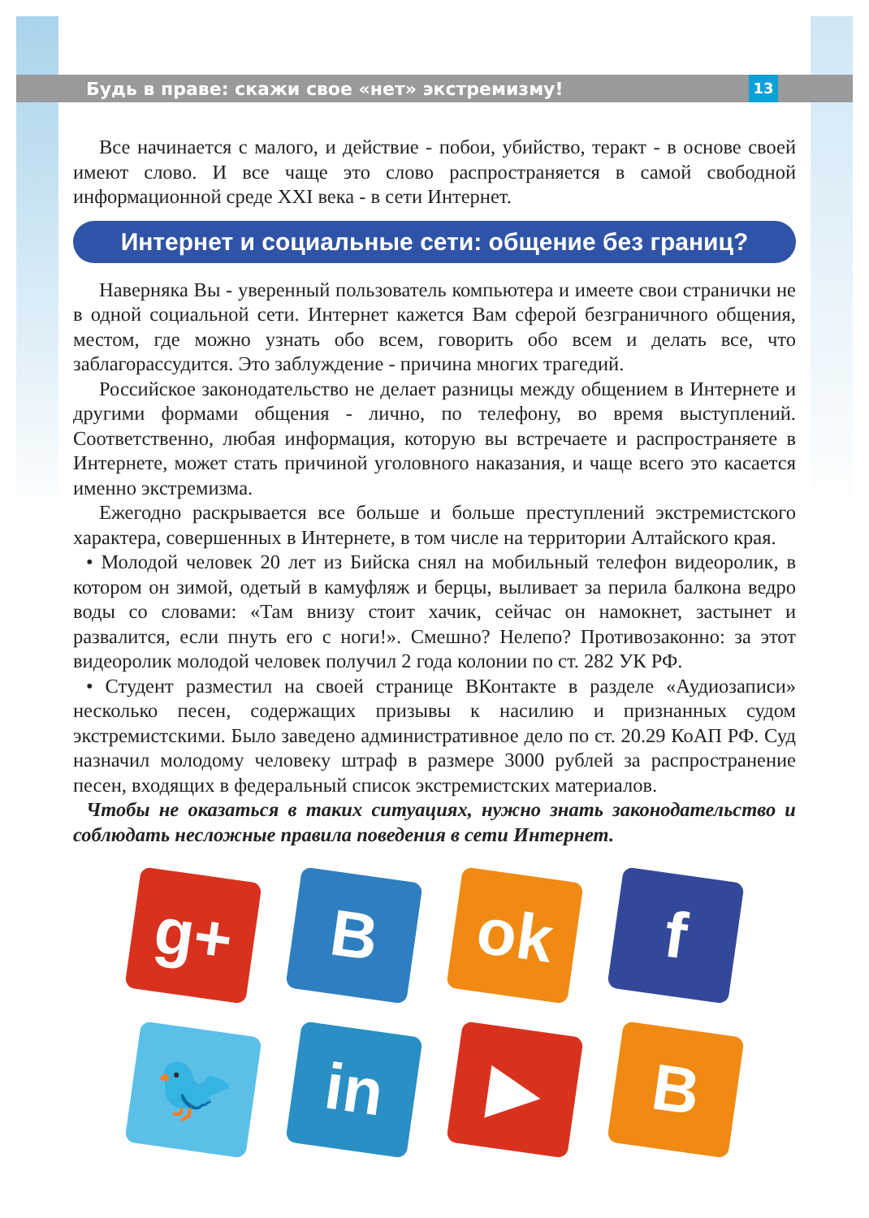Будь в праве: скажи свое «нет» экстремизму! 13
Все начинается с малого, и действие - побои, убийство, теракт - в основе своей имеют слово. И все чаще это слово распространяется в самой свободной информационной среде XXI века - в сети Интернет.
Интернет и социальные сети: общение без границ?
Наверняка Вы - уверенный пользователь компьютера и имеете свои странички не в одной социальной сети. Интернет кажется Вам сферой безграничного общения, местом, где можно узнать обо всем, говорить обо всем и делать все, что заблагорассудится. Это заблуждение - причина многих трагедий.
Российское законодательство не делает разницы между общением в Интернете и другими формами общения - лично, по телефону, во время выступлений. Соответственно, любая информация, которую вы встречаете и распространяете в Интернете, может стать причиной уголовного наказания, и чаще всего это касается именно экстремизма.
Ежегодно раскрывается все больше и больше преступлений экстремистского характера, совершенных в Интернете, в том числе на территории Алтайского края.
• Молодой человек 20 лет из Бийска снял на мобильный телефон видеоролик, в котором он зимой, одетый в камуфляж и берцы, выливает за перила балкона ведро воды со словами: «Там внизу стоит хачик, сейчас он намокнет, застынет и развалится, если пнуть его с ноги!». Смешно? Нелепо? Противозаконно: за этот видеоролик молодой человек получил 2 года колонии по ст. 282 УК РФ.
• Студент разместил на своей странице ВКонтакте в разделе «Аудиозаписи» несколько песен, содержащих призывы к насилию и признанных судом экстремистскими. Было заведено административное дело по ст. 20.29 КоАП РФ. Суд назначил молодому человеку штраф в размере 3000 рублей за распространение песен, входящих в федеральный список экстремистских материалов.
Чтобы не оказаться в таких ситуациях, нужно знать законодательство и соблюдать несложные правила поведения в сети Интернет.
g+
B
ok
f
🐦
in
▶
B